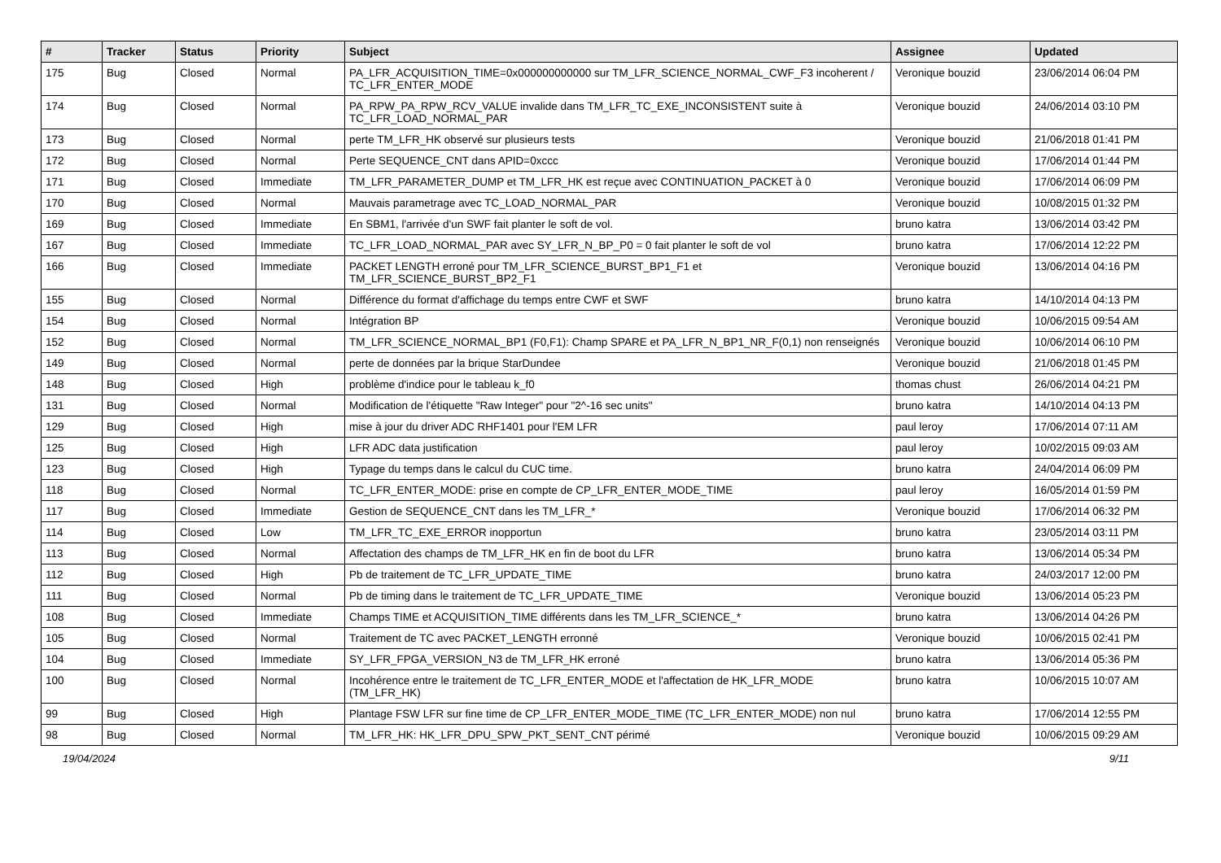| # | Tracker | Status | Priority | Subject | Assignee | Updated |
| --- | --- | --- | --- | --- | --- | --- |
| 175 | Bug | Closed | Normal | PA_LFR_ACQUISITION_TIME=0x000000000000 sur TM_LFR_SCIENCE_NORMAL_CWF_F3 incoherent / TC_LFR_ENTER_MODE | Veronique bouzid | 23/06/2014 06:04 PM |
| 174 | Bug | Closed | Normal | PA_RPW_PA_RPW_RCV_VALUE invalide dans TM_LFR_TC_EXE_INCONSISTENT suite à TC_LFR_LOAD_NORMAL_PAR | Veronique bouzid | 24/06/2014 03:10 PM |
| 173 | Bug | Closed | Normal | perte TM_LFR_HK observé sur plusieurs tests | Veronique bouzid | 21/06/2018 01:41 PM |
| 172 | Bug | Closed | Normal | Perte SEQUENCE_CNT dans APID=0xccc | Veronique bouzid | 17/06/2014 01:44 PM |
| 171 | Bug | Closed | Immediate | TM_LFR_PARAMETER_DUMP et TM_LFR_HK est reçue avec CONTINUATION_PACKET à 0 | Veronique bouzid | 17/06/2014 06:09 PM |
| 170 | Bug | Closed | Normal | Mauvais parametrage avec TC_LOAD_NORMAL_PAR | Veronique bouzid | 10/08/2015 01:32 PM |
| 169 | Bug | Closed | Immediate | En SBM1, l'arrivée d'un SWF fait planter le soft de vol. | bruno katra | 13/06/2014 03:42 PM |
| 167 | Bug | Closed | Immediate | TC_LFR_LOAD_NORMAL_PAR avec SY_LFR_N_BP_P0 = 0 fait planter le soft de vol | bruno katra | 17/06/2014 12:22 PM |
| 166 | Bug | Closed | Immediate | PACKET LENGTH erroné pour TM_LFR_SCIENCE_BURST_BP1_F1 et TM_LFR_SCIENCE_BURST_BP2_F1 | Veronique bouzid | 13/06/2014 04:16 PM |
| 155 | Bug | Closed | Normal | Différence du format d'affichage du temps entre CWF et SWF | bruno katra | 14/10/2014 04:13 PM |
| 154 | Bug | Closed | Normal | Intégration BP | Veronique bouzid | 10/06/2015 09:54 AM |
| 152 | Bug | Closed | Normal | TM_LFR_SCIENCE_NORMAL_BP1 (F0,F1): Champ SPARE et PA_LFR_N_BP1_NR_F(0,1) non renseignés | Veronique bouzid | 10/06/2014 06:10 PM |
| 149 | Bug | Closed | Normal | perte de données par la brique StarDundee | Veronique bouzid | 21/06/2018 01:45 PM |
| 148 | Bug | Closed | High | problème d'indice pour le tableau k_f0 | thomas chust | 26/06/2014 04:21 PM |
| 131 | Bug | Closed | Normal | Modification de l'étiquette "Raw Integer" pour "2^-16 sec units" | bruno katra | 14/10/2014 04:13 PM |
| 129 | Bug | Closed | High | mise à jour du driver ADC RHF1401 pour l'EM LFR | paul leroy | 17/06/2014 07:11 AM |
| 125 | Bug | Closed | High | LFR ADC data justification | paul leroy | 10/02/2015 09:03 AM |
| 123 | Bug | Closed | High | Typage du temps dans le calcul du CUC time. | bruno katra | 24/04/2014 06:09 PM |
| 118 | Bug | Closed | Normal | TC_LFR_ENTER_MODE: prise en compte de CP_LFR_ENTER_MODE_TIME | paul leroy | 16/05/2014 01:59 PM |
| 117 | Bug | Closed | Immediate | Gestion de SEQUENCE_CNT dans les TM_LFR_* | Veronique bouzid | 17/06/2014 06:32 PM |
| 114 | Bug | Closed | Low | TM_LFR_TC_EXE_ERROR inopportun | bruno katra | 23/05/2014 03:11 PM |
| 113 | Bug | Closed | Normal | Affectation des champs de TM_LFR_HK en fin de boot du LFR | bruno katra | 13/06/2014 05:34 PM |
| 112 | Bug | Closed | High | Pb de traitement de TC_LFR_UPDATE_TIME | bruno katra | 24/03/2017 12:00 PM |
| 111 | Bug | Closed | Normal | Pb de timing dans le traitement de TC_LFR_UPDATE_TIME | Veronique bouzid | 13/06/2014 05:23 PM |
| 108 | Bug | Closed | Immediate | Champs TIME et ACQUISITION_TIME différents dans les TM_LFR_SCIENCE_* | bruno katra | 13/06/2014 04:26 PM |
| 105 | Bug | Closed | Normal | Traitement de TC avec PACKET_LENGTH erronné | Veronique bouzid | 10/06/2015 02:41 PM |
| 104 | Bug | Closed | Immediate | SY_LFR_FPGA_VERSION_N3 de TM_LFR_HK erroné | bruno katra | 13/06/2014 05:36 PM |
| 100 | Bug | Closed | Normal | Incohérence entre le traitement de TC_LFR_ENTER_MODE et l'affectation de HK_LFR_MODE (TM_LFR_HK) | bruno katra | 10/06/2015 10:07 AM |
| 99 | Bug | Closed | High | Plantage FSW LFR sur fine time de CP_LFR_ENTER_MODE_TIME (TC_LFR_ENTER_MODE) non nul | bruno katra | 17/06/2014 12:55 PM |
| 98 | Bug | Closed | Normal | TM_LFR_HK: HK_LFR_DPU_SPW_PKT_SENT_CNT périmé | Veronique bouzid | 10/06/2015 09:29 AM |
19/04/2024 9/11